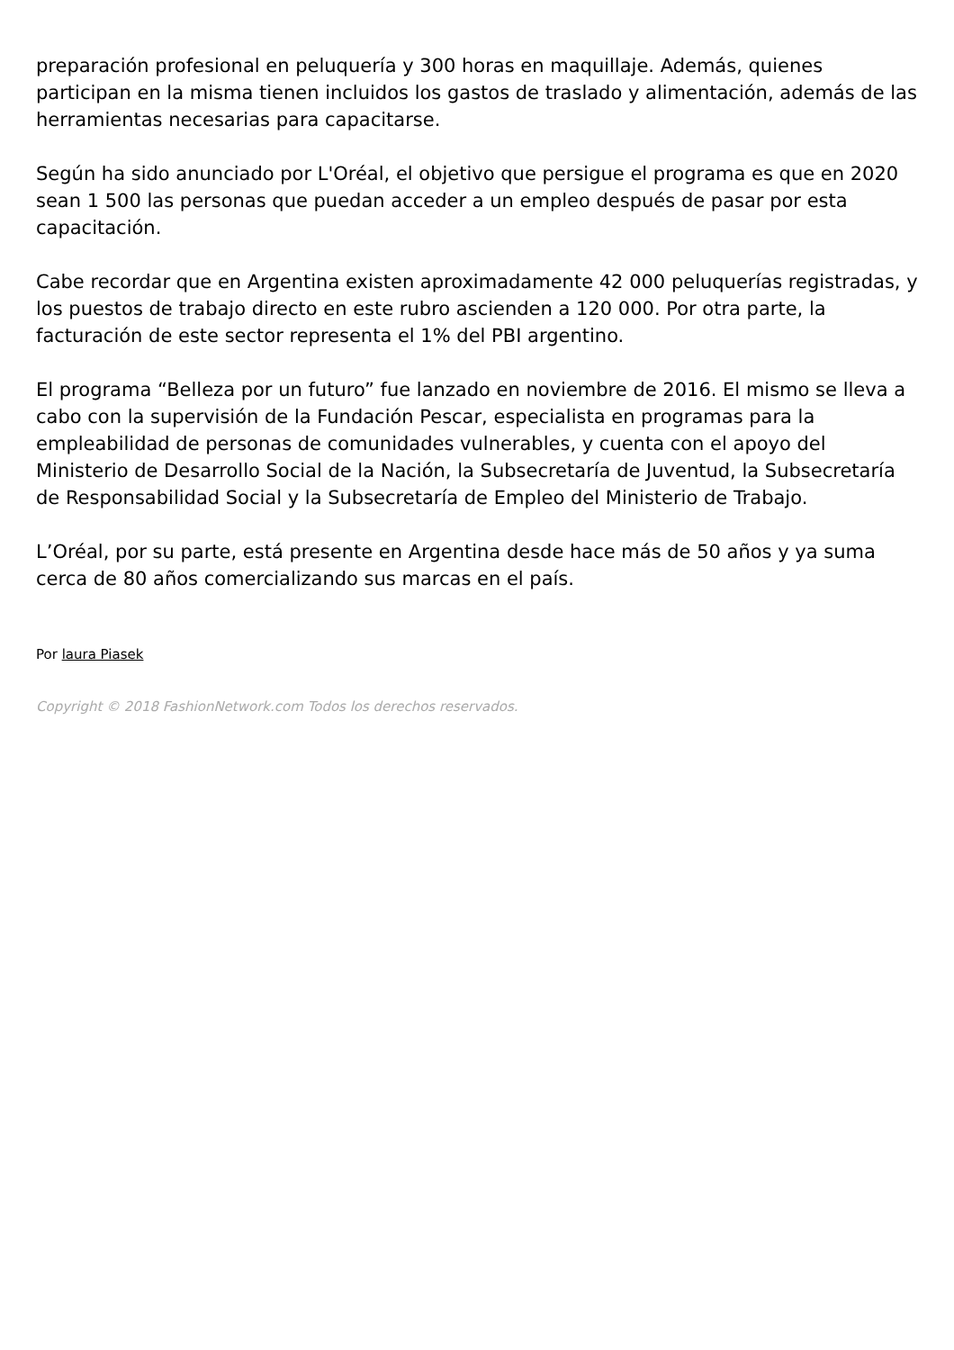preparación profesional en peluquería y 300 horas en maquillaje. Además, quienes participan en la misma tienen incluidos los gastos de traslado y alimentación, además de las herramientas necesarias para capacitarse.
Según ha sido anunciado por L'Oréal, el objetivo que persigue el programa es que en 2020 sean 1 500 las personas que puedan acceder a un empleo después de pasar por esta capacitación.
Cabe recordar que en Argentina existen aproximadamente 42 000 peluquerías registradas, y los puestos de trabajo directo en este rubro ascienden a 120 000. Por otra parte, la facturación de este sector representa el 1% del PBI argentino.
El programa “Belleza por un futuro” fue lanzado en noviembre de 2016. El mismo se lleva a cabo con la supervisión de la Fundación Pescar, especialista en programas para la empleabilidad de personas de comunidades vulnerables, y cuenta con el apoyo del Ministerio de Desarrollo Social de la Nación, la Subsecretaría de Juventud, la Subsecretaría de Responsabilidad Social y la Subsecretaría de Empleo del Ministerio de Trabajo.
L’Oréal, por su parte, está presente en Argentina desde hace más de 50 años y ya suma cerca de 80 años comercializando sus marcas en el país.
Por laura Piasek
Copyright © 2018 FashionNetwork.com Todos los derechos reservados.